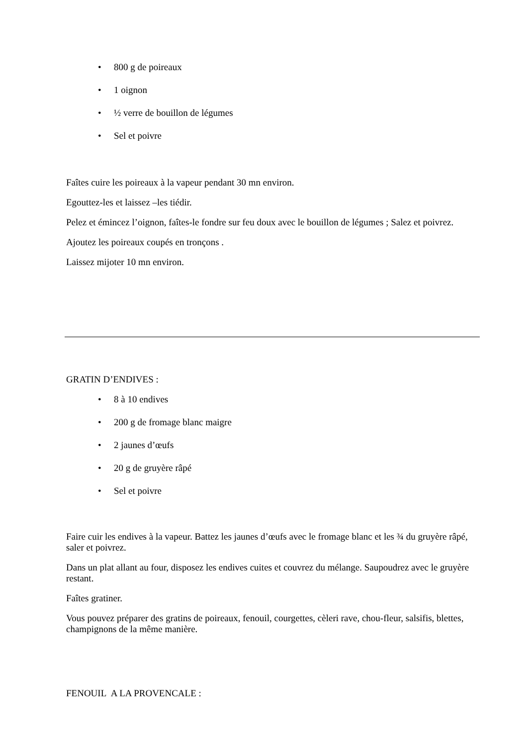• 800 g de poireaux
• 1 oignon
• ½ verre de bouillon de légumes
• Sel et poivre
Faîtes cuire les poireaux à la vapeur pendant 30 mn environ.
Egouttez-les et laissez –les tiédir.
Pelez et émincez l’oignon, faîtes-le fondre sur feu doux avec le bouillon de légumes ; Salez et poivrez.
Ajoutez les poireaux coupés en tronçons .
Laissez mijoter 10 mn environ.
GRATIN D’ENDIVES :
• 8 à 10 endives
• 200 g de fromage blanc maigre
• 2 jaunes d’œufs
• 20 g de gruyère râpé
• Sel et poivre
Faire cuir les endives à la vapeur. Battez les jaunes d’œufs avec le fromage blanc et les ¾ du gruyère râpé, saler et poivrez.
Dans un plat allant au four, disposez les endives cuites et couvrez du mélange. Saupoudrez avec le gruyère restant.
Faîtes gratiner.
Vous pouvez préparer des gratins de poireaux, fenouil, courgettes, cèleri rave, chou-fleur, salsifis, blettes, champignons de la même manière.
FENOUIL A LA PROVENCALE :